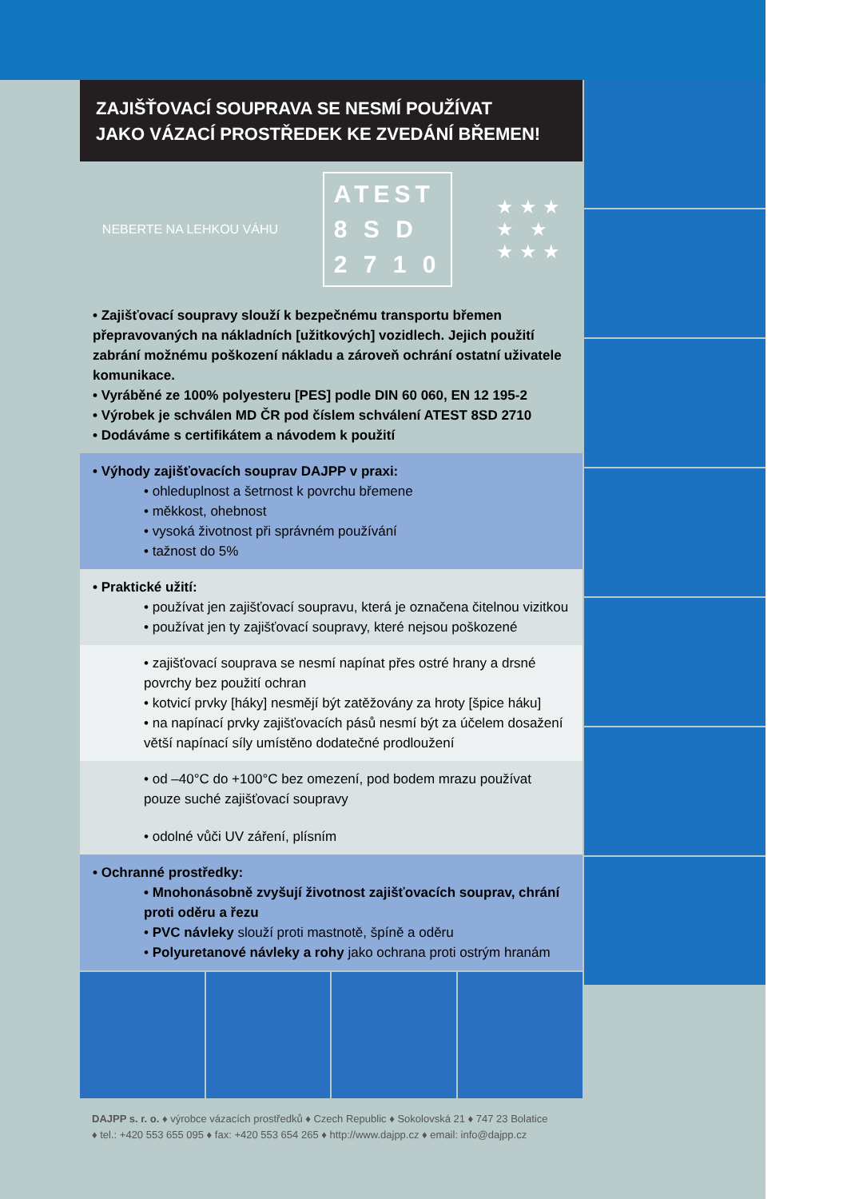ZAJIŠŤOVACÍ SOUPRAVA SE NESMÍ POUŽÍVAT
JAKO VÁZACÍ PROSTŘEDEK KE ZVEDÁNÍ BŘEMEN!
NEBERTE NA LEHKOU VÁHU
ATEST
8 S D
2 7 1 0
★ ★ ★
★ ★
★ ★ ★
• Zajišťovací soupravy slouží k bezpečnému transportu břemen přepravovaných na nákladních [užitkových] vozidlech. Jejich použití zabrání možnému poškození nákladu a zároveň ochrání ostatní uživatele komunikace.
• Vyráběné ze 100% polyesteru [PES] podle DIN 60 060, EN 12 195-2
• Výrobek je schválen MD ČR pod číslem schválení ATEST 8SD 2710
• Dodáváme s certifikátem a návodem k použití
• Výhody zajišťovacích souprav DAJPP v praxi:
• ohleduplnost a šetrnost k povrchu břemene
• měkkost, ohebnost
• vysoká životnost při správném používání
• tažnost do 5%
• Praktické užití:
• používat jen zajišťovací soupravu, která je označena čitelnou vizitkou
• používat jen ty zajišťovací soupravy, které nejsou poškozené
• zajišťovací souprava se nesmí napínat přes ostré hrany a drsné povrchy bez použití ochran
• kotvicí prvky [háky] nesmějí být zatěžovány za hroty [špice háku]
• na napínací prvky zajišťovacích pásů nesmí být za účelem dosažení větší napínací síly umístěno dodatečné prodloužení
• od –40°C do +100°C bez omezení, pod bodem mrazu používat pouze suché zajišťovací soupravy
• odolné vůči UV záření, plísním
• Ochranné prostředky:
• Mnohonásobně zvyšují životnost zajišťovacích souprav, chrání proti oděru a řezu
• PVC návleky slouží proti mastnotě, špíně a oděru
• Polyuretanové návleky a rohy jako ochrana proti ostrým hranám
DAJPP s. r. o. ♦ výrobce vázacích prostředků ♦ Czech Republic ♦ Sokolovská 21 ♦ 747 23 Bolatice
♦ tel.: +420 553 655 095 ♦ fax: +420 553 654 265 ♦ http://www.dajpp.cz ♦ email: info@dajpp.cz